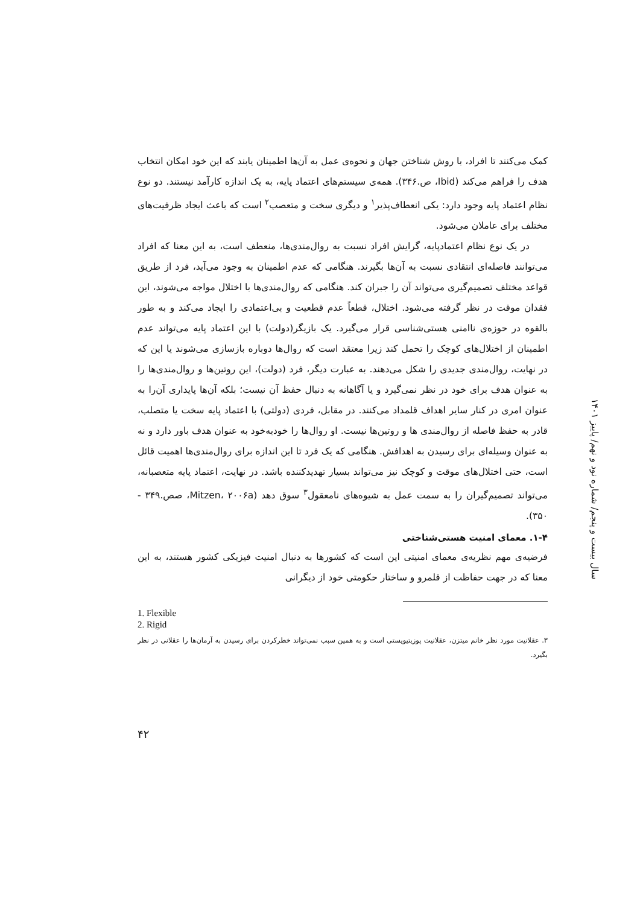کمک می‌کنند تا افراد، با روش شناختن جهان و نحوه‌ی عمل به آن‌ها اطمینان یابند که این خود امکان انتخاب هدف را فراهم می‌کند (Ibid، ص.۳۴۶). همه‌ی سیستم‌های اعتماد پایه، به یک اندازه کارآمد نیستند. دو نوع نظام اعتماد پایه وجود دارد: یکی انعطاف‌پذیر<sup>۱</sup> و دیگری سخت و متعصب<sup>۲</sup> است که باعث ایجاد ظرفیت‌های مختلف برای عاملان می‌شود.
در یک نوع نظام اعتمادپایه، گرایش افراد نسبت به روال‌مندی‌ها، منعطف است، به این معنا که افراد می‌توانند فاصله‌ای انتقادی نسبت به آن‌ها بگیرند. هنگامی که عدم اطمینان به وجود می‌آید، فرد از طریق قواعد مختلف تصمیم‌گیری می‌تواند آن را جبران کند. هنگامی که روال‌مندی‌ها با اختلال مواجه می‌شوند، این فقدان موقت در نظر گرفته می‌شود. اختلال، قطعاً عدم قطعیت و بی‌اعتمادی را ایجاد می‌کند و به طور بالقوه در حوزه‌ی ناامنی هستی‌شناسی قرار می‌گیرد. یک بازیگر(دولت) با این اعتماد پایه می‌تواند عدم اطمینان از اختلال‌های کوچک را تحمل کند زیرا معتقد است که روال‌ها دوباره بازسازی می‌شوند یا این که در نهایت، روال‌مندی جدیدی را شکل می‌دهند. به عبارت دیگر، فرد (دولت)، این روتین‌ها و روال‌مندی‌ها را به عنوان هدف برای خود در نظر نمی‌گیرد و یا آگاهانه به دنبال حفظ آن نیست؛ بلکه آن‌ها پایداری آن‌را به عنوان امری در کنار سایر اهداف قلمداد می‌کنند. در مقابل، فردی (دولتی) با اعتماد پایه سخت یا متصلب، قادر به حفظ فاصله از روال‌مندی ها و روتین‌ها نیست. او روال‌ها را خودبه‌خود به عنوان هدف باور دارد و نه به عنوان وسیله‌ای برای رسیدن به اهدافش. هنگامی که یک فرد تا این اندازه برای روال‌مندی‌ها اهمیت قائل است، حتی اختلال‌های موقت و کوچک نیز می‌تواند بسیار تهدیدکننده باشد. در نهایت، اعتماد پایه متعصبانه، می‌تواند تصمیم‌گیران را به سمت عمل به شیوه‌های نامعقول<sup>۳</sup> سوق دهد (Mitzen، ۲۰۰۶a، صص.۳۴۹ - ۳۵۰).
۱-۴. معمای امنیت هستی‌شناختی
فرضیه‌ی مهم نظریه‌ی معمای امنیتی این است که کشورها به دنبال امنیت فیزیکی کشور هستند، به این معنا که در جهت حفاظت از قلمرو و ساختار حکومتی خود از دیگرانی
1. Flexible
2. Rigid
۳. عقلانیت مورد نظر خانم میتزن، عقلانیت پوزیتیویستی است و به همین سبب نمی‌تواند خطرکردن برای رسیدن به آرمان‌ها را عقلانی در نظر بگیرد.
سال بیست و پنجم/ شماره نود و نهم/ پاییز ۱۴۰۱
۴۲